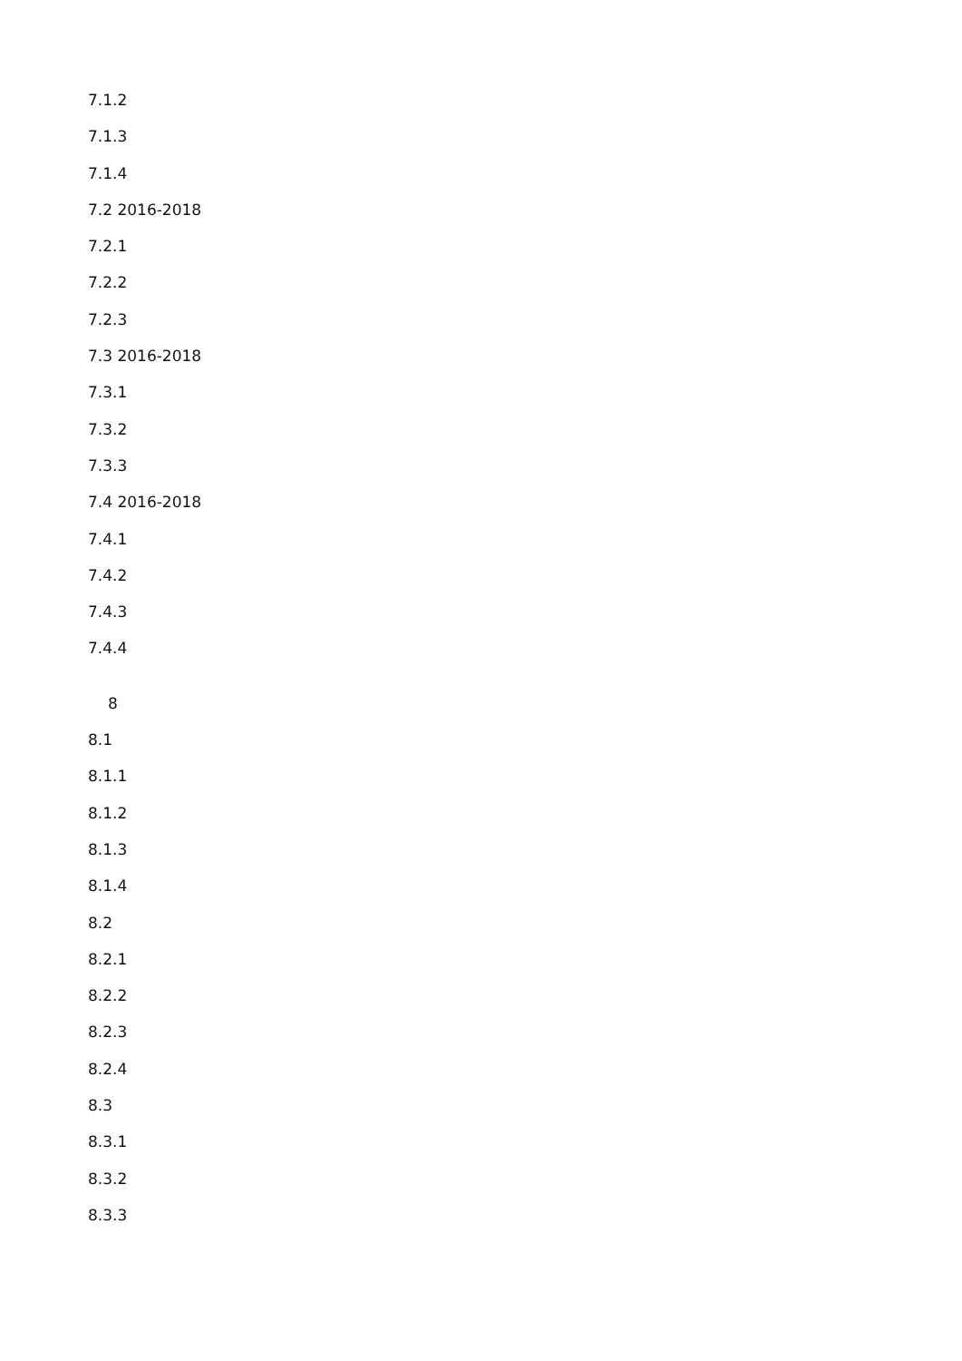7.1.2
7.1.3
7.1.4
7.2 2016-2018
7.2.1
7.2.2
7.2.3
7.3 2016-2018
7.3.1
7.3.2
7.3.3
7.4 2016-2018
7.4.1
7.4.2
7.4.3
7.4.4
8
8.1
8.1.1
8.1.2
8.1.3
8.1.4
8.2
8.2.1
8.2.2
8.2.3
8.2.4
8.3
8.3.1
8.3.2
8.3.3